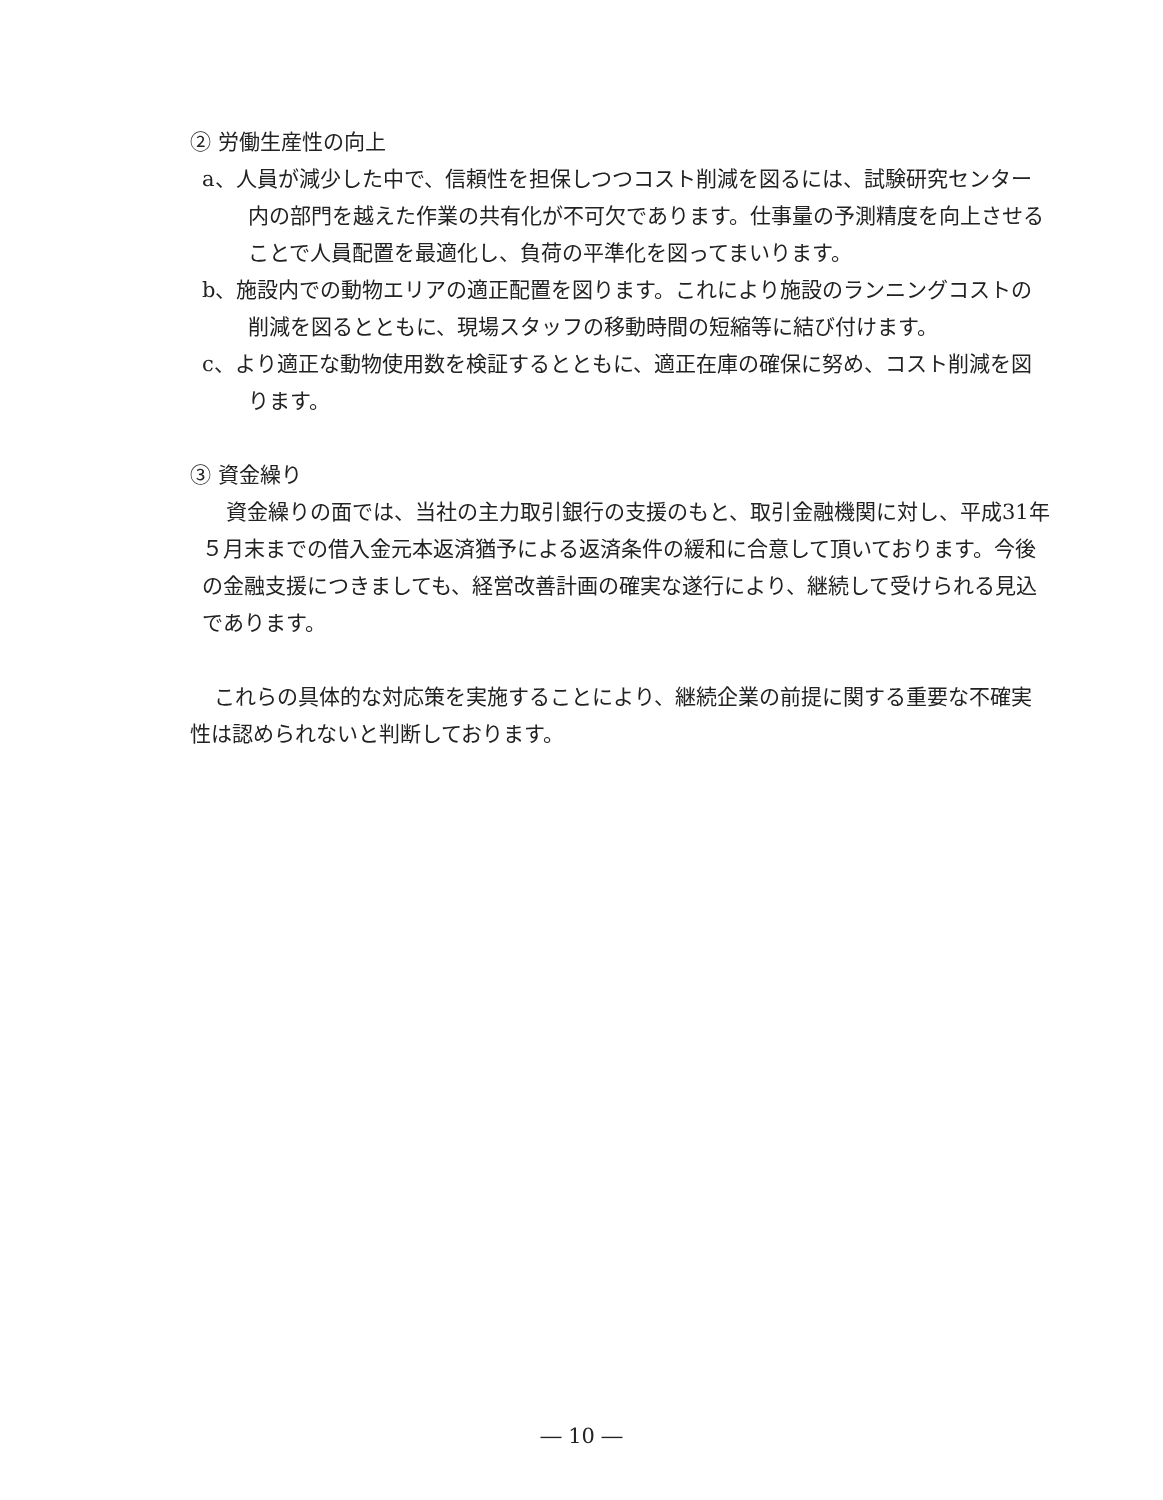② 労働生産性の向上
a、人員が減少した中で、信頼性を担保しつつコスト削減を図るには、試験研究センター内の部門を越えた作業の共有化が不可欠であります。仕事量の予測精度を向上させることで人員配置を最適化し、負荷の平準化を図ってまいります。
b、施設内での動物エリアの適正配置を図ります。これにより施設のランニングコストの削減を図るとともに、現場スタッフの移動時間の短縮等に結び付けます。
c、より適正な動物使用数を検証するとともに、適正在庫の確保に努め、コスト削減を図ります。
③ 資金繰り
資金繰りの面では、当社の主力取引銀行の支援のもと、取引金融機関に対し、平成31年５月末までの借入金元本返済猶予による返済条件の緩和に合意して頂いております。今後の金融支援につきましても、経営改善計画の確実な遂行により、継続して受けられる見込であります。
これらの具体的な対応策を実施することにより、継続企業の前提に関する重要な不確実性は認められないと判断しております。
― 10 ―